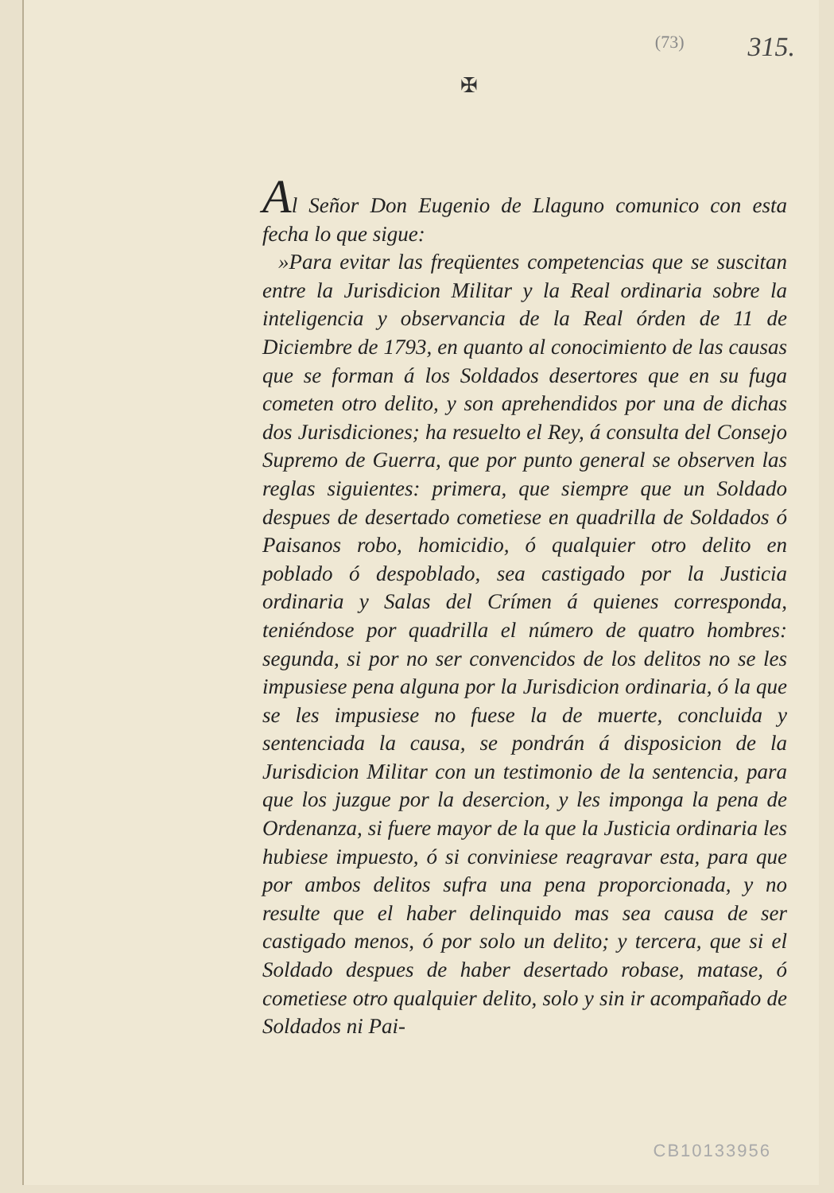(73) 315.
✠
Al Señor Don Eugenio de Llaguno comunico con esta fecha lo que sigue:
»Para evitar las freqüentes competencias que se suscitan entre la Jurisdicion Militar y la Real ordinaria sobre la inteligencia y observancia de la Real órden de 11 de Diciembre de 1793, en quanto al conocimiento de las causas que se forman á los Soldados desertores que en su fuga cometen otro delito, y son aprehendidos por una de dichas dos Jurisdiciones; ha resuelto el Rey, á consulta del Consejo Supremo de Guerra, que por punto general se observen las reglas siguientes: primera, que siempre que un Soldado despues de desertado cometiese en quadrilla de Soldados ó Paisanos robo, homicidio, ó qualquier otro delito en poblado ó despoblado, sea castigado por la Justicia ordinaria y Salas del Crímen á quienes corresponda, teniéndose por quadrilla el número de quatro hombres: segunda, si por no ser convencidos de los delitos no se les impusiese pena alguna por la Jurisdicion ordinaria, ó la que se les impusiese no fuese la de muerte, concluida y sentenciada la causa, se pondrán á disposicion de la Jurisdicion Militar con un testimonio de la sentencia, para que los juzgue por la desercion, y les imponga la pena de Ordenanza, si fuere mayor de la que la Justicia ordinaria les hubiese impuesto, ó si conviniese reagravar esta, para que por ambos delitos sufra una pena proporcionada, y no resulte que el haber delinquido mas sea causa de ser castigado menos, ó por solo un delito; y tercera, que si el Soldado despues de haber desertado robase, matase, ó cometiese otro qualquier delito, solo y sin ir acompañado de Soldados ni Pai-
CB10133956